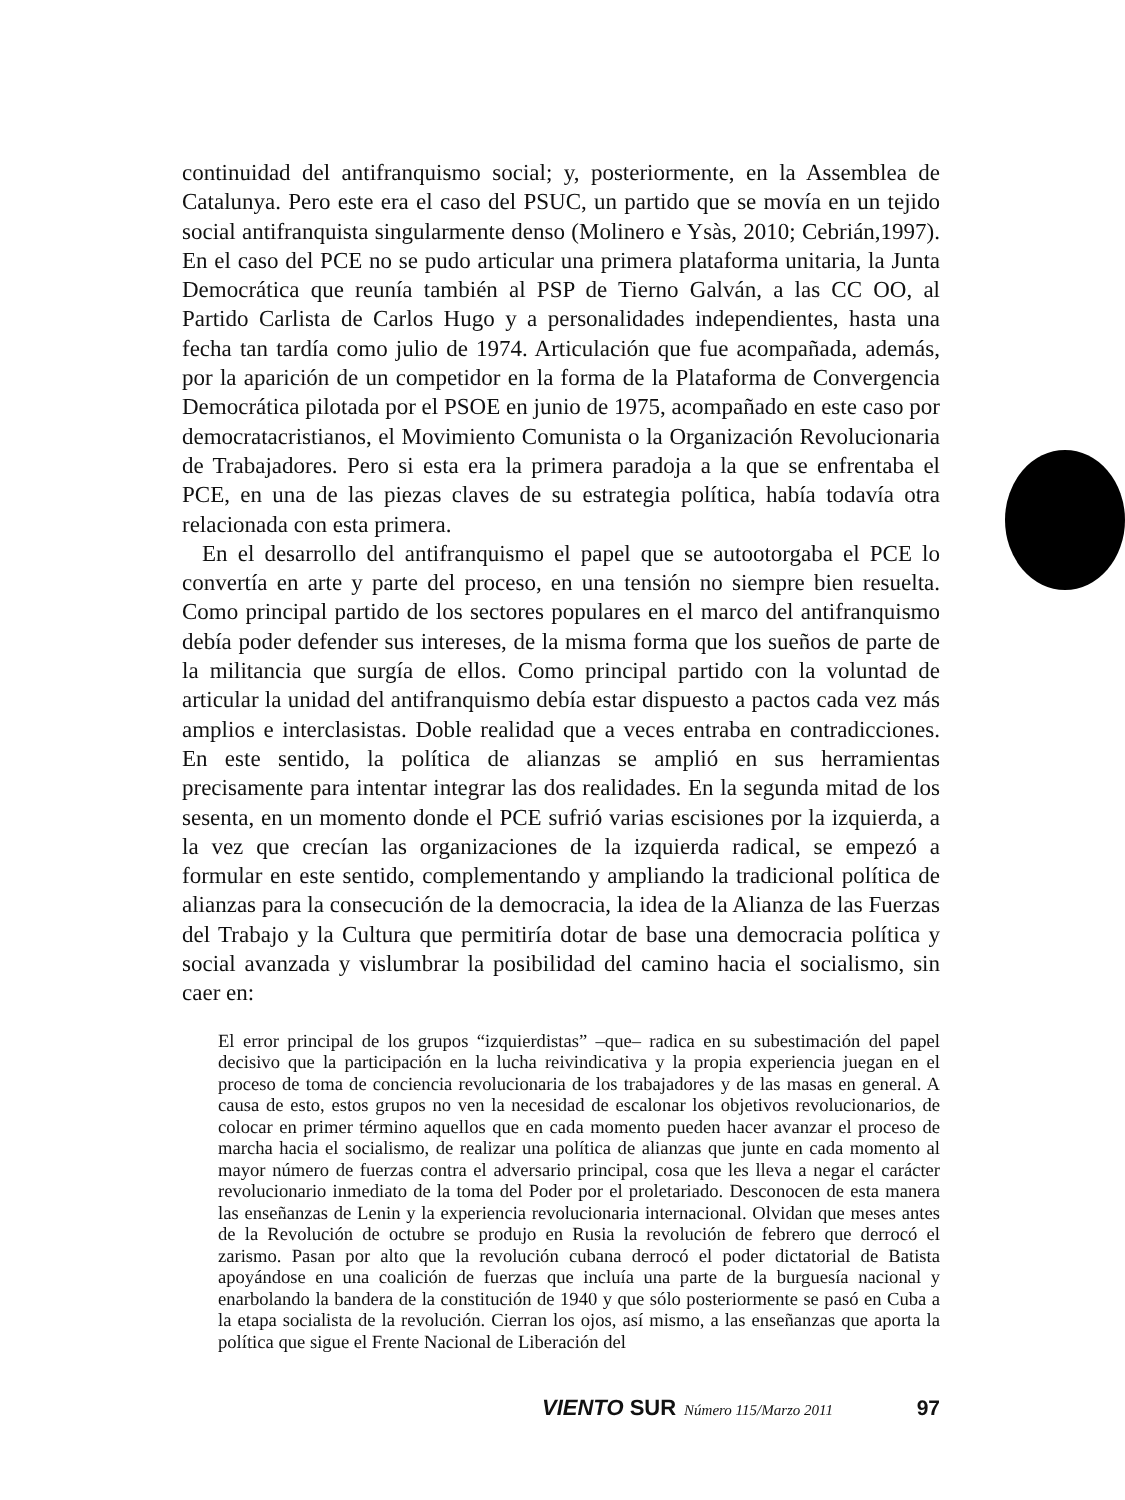continuidad del antifranquismo social; y, posteriormente, en la Assemblea de Catalunya. Pero este era el caso del PSUC, un partido que se movía en un tejido social antifranquista singularmente denso (Molinero e Ysàs, 2010; Cebrián,1997). En el caso del PCE no se pudo articular una primera plataforma unitaria, la Junta Democrática que reunía también al PSP de Tierno Galván, a las CC OO, al Partido Carlista de Carlos Hugo y a personalidades independientes, hasta una fecha tan tardía como julio de 1974. Articulación que fue acompañada, además, por la aparición de un competidor en la forma de la Plataforma de Convergencia Democrática pilotada por el PSOE en junio de 1975, acompañado en este caso por democratacristianos, el Movimiento Comunista o la Organización Revolucionaria de Trabajadores. Pero si esta era la primera paradoja a la que se enfrentaba el PCE, en una de las piezas claves de su estrategia política, había todavía otra relacionada con esta primera.
En el desarrollo del antifranquismo el papel que se autootorgaba el PCE lo convertía en arte y parte del proceso, en una tensión no siempre bien resuelta. Como principal partido de los sectores populares en el marco del antifranquismo debía poder defender sus intereses, de la misma forma que los sueños de parte de la militancia que surgía de ellos. Como principal partido con la voluntad de articular la unidad del antifranquismo debía estar dispuesto a pactos cada vez más amplios e interclasistas. Doble realidad que a veces entraba en contradicciones. En este sentido, la política de alianzas se amplió en sus herramientas precisamente para intentar integrar las dos realidades. En la segunda mitad de los sesenta, en un momento donde el PCE sufrió varias escisiones por la izquierda, a la vez que crecían las organizaciones de la izquierda radical, se empezó a formular en este sentido, complementando y ampliando la tradicional política de alianzas para la consecución de la democracia, la idea de la Alianza de las Fuerzas del Trabajo y la Cultura que permitiría dotar de base una democracia política y social avanzada y vislumbrar la posibilidad del camino hacia el socialismo, sin caer en:
El error principal de los grupos “izquierdistas” –que– radica en su subestimación del papel decisivo que la participación en la lucha reivindicativa y la propia experiencia juegan en el proceso de toma de conciencia revolucionaria de los trabajadores y de las masas en general. A causa de esto, estos grupos no ven la necesidad de escalonar los objetivos revolucionarios, de colocar en primer término aquellos que en cada momento pueden hacer avanzar el proceso de marcha hacia el socialismo, de realizar una política de alianzas que junte en cada momento al mayor número de fuerzas contra el adversario principal, cosa que les lleva a negar el carácter revolucionario inmediato de la toma del Poder por el proletariado. Desconocen de esta manera las enseñanzas de Lenin y la experiencia revolucionaria internacional. Olvidan que meses antes de la Revolución de octubre se produjo en Rusia la revolución de febrero que derrocó el zarismo. Pasan por alto que la revolución cubana derrocó el poder dictatorial de Batista apoyándose en una coalición de fuerzas que incluía una parte de la burguesía nacional y enarbolando la bandera de la constitución de 1940 y que sólo posteriormente se pasó en Cuba a la etapa socialista de la revolución. Cierran los ojos, así mismo, a las enseñanzas que aporta la política que sigue el Frente Nacional de Liberación del
VIENTO SUR Número 115/Marzo 2011 97